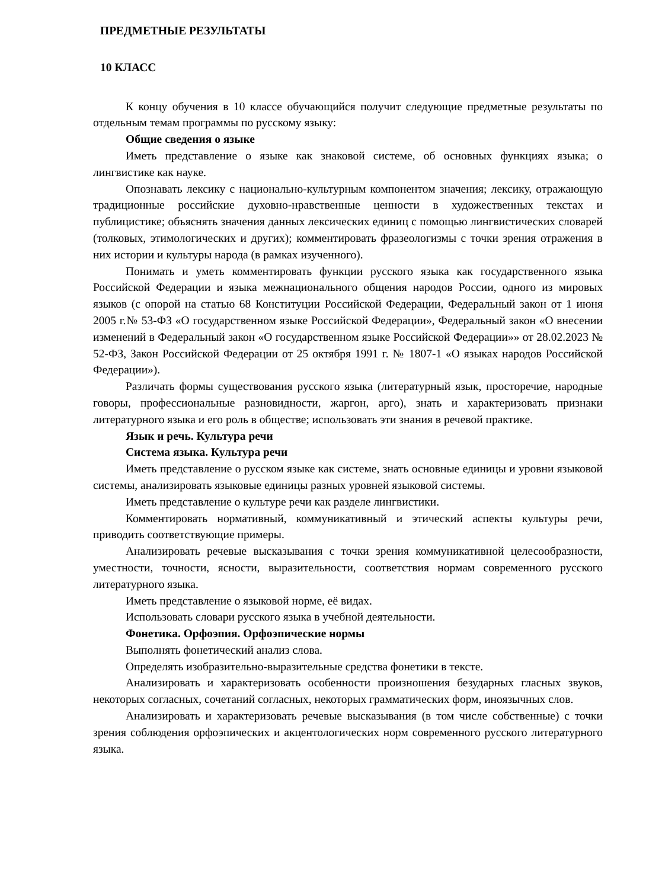ПРЕДМЕТНЫЕ РЕЗУЛЬТАТЫ
10 КЛАСС
К концу обучения в 10 классе обучающийся получит следующие предметные результаты по отдельным темам программы по русскому языку:
Общие сведения о языке
Иметь представление о языке как знаковой системе, об основных функциях языка; о лингвистике как науке.
Опознавать лексику с национально-культурным компонентом значения; лексику, отражающую традиционные российские духовно-нравственные ценности в художественных текстах и публицистике; объяснять значения данных лексических единиц с помощью лингвистических словарей (толковых, этимологических и других); комментировать фразеологизмы с точки зрения отражения в них истории и культуры народа (в рамках изученного).
Понимать и уметь комментировать функции русского языка как государственного языка Российской Федерации и языка межнационального общения народов России, одного из мировых языков (с опорой на статью 68 Конституции Российской Федерации, Федеральный закон от 1 июня 2005 г.№ 53-ФЗ «О государственном языке Российской Федерации», Федеральный закон «О внесении изменений в Федеральный закон «О государственном языке Российской Федерации»» от 28.02.2023 № 52-ФЗ, Закон Российской Федерации от 25 октября 1991 г. № 1807-1 «О языках народов Российской Федерации»).
Различать формы существования русского языка (литературный язык, просторечие, народные говоры, профессиональные разновидности, жаргон, арго), знать и характеризовать признаки литературного языка и его роль в обществе; использовать эти знания в речевой практике.
Язык и речь. Культура речи
Система языка. Культура речи
Иметь представление о русском языке как системе, знать основные единицы и уровни языковой системы, анализировать языковые единицы разных уровней языковой системы.
Иметь представление о культуре речи как разделе лингвистики.
Комментировать нормативный, коммуникативный и этический аспекты культуры речи, приводить соответствующие примеры.
Анализировать речевые высказывания с точки зрения коммуникативной целесообразности, уместности, точности, ясности, выразительности, соответствия нормам современного русского литературного языка.
Иметь представление о языковой норме, её видах.
Использовать словари русского языка в учебной деятельности.
Фонетика. Орфоэпия. Орфоэпические нормы
Выполнять фонетический анализ слова.
Определять изобразительно-выразительные средства фонетики в тексте.
Анализировать и характеризовать особенности произношения безударных гласных звуков, некоторых согласных, сочетаний согласных, некоторых грамматических форм, иноязычных слов.
Анализировать и характеризовать речевые высказывания (в том числе собственные) с точки зрения соблюдения орфоэпических и акцентологических норм современного русского литературного языка.